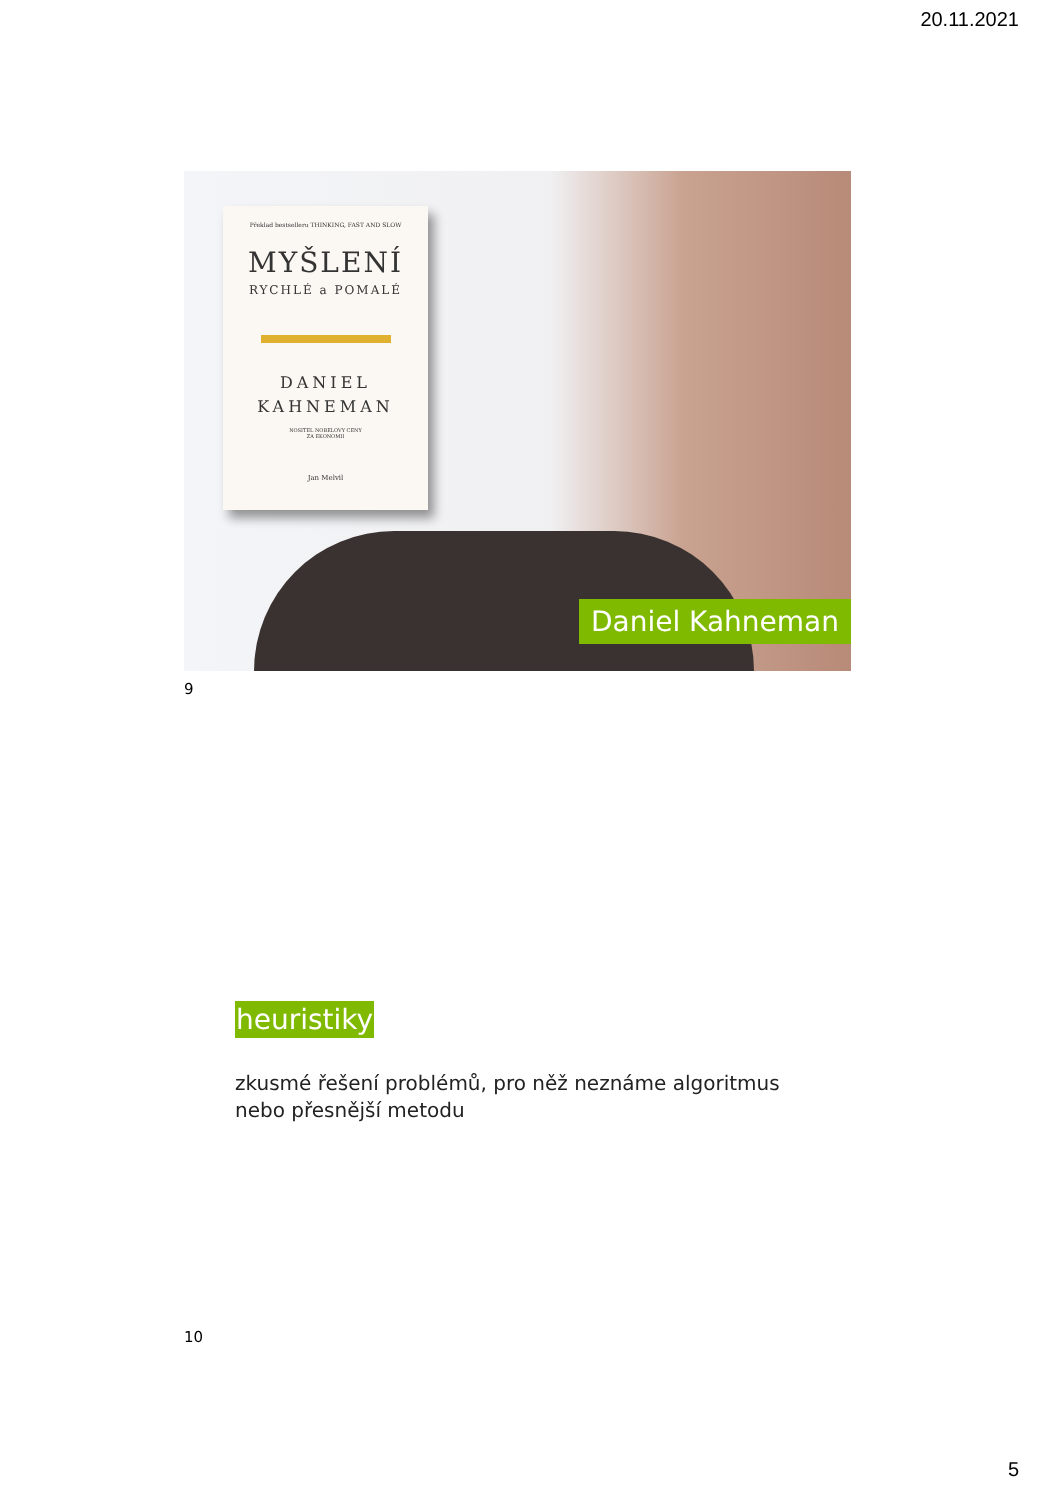20.11.2021
Překlad bestselleru THINKING, FAST AND SLOW
MYŠLENÍ
RYCHLÉ a POMALÉ
DANIEL
KAHNEMAN
NOSITEL NOBELOVY CENY
ZA EKONOMII
Jan Melvil
Daniel Kahneman
9
heuristiky
zkusmé řešení problémů, pro něž neznáme algoritmus
nebo přesnější metodu
10
5